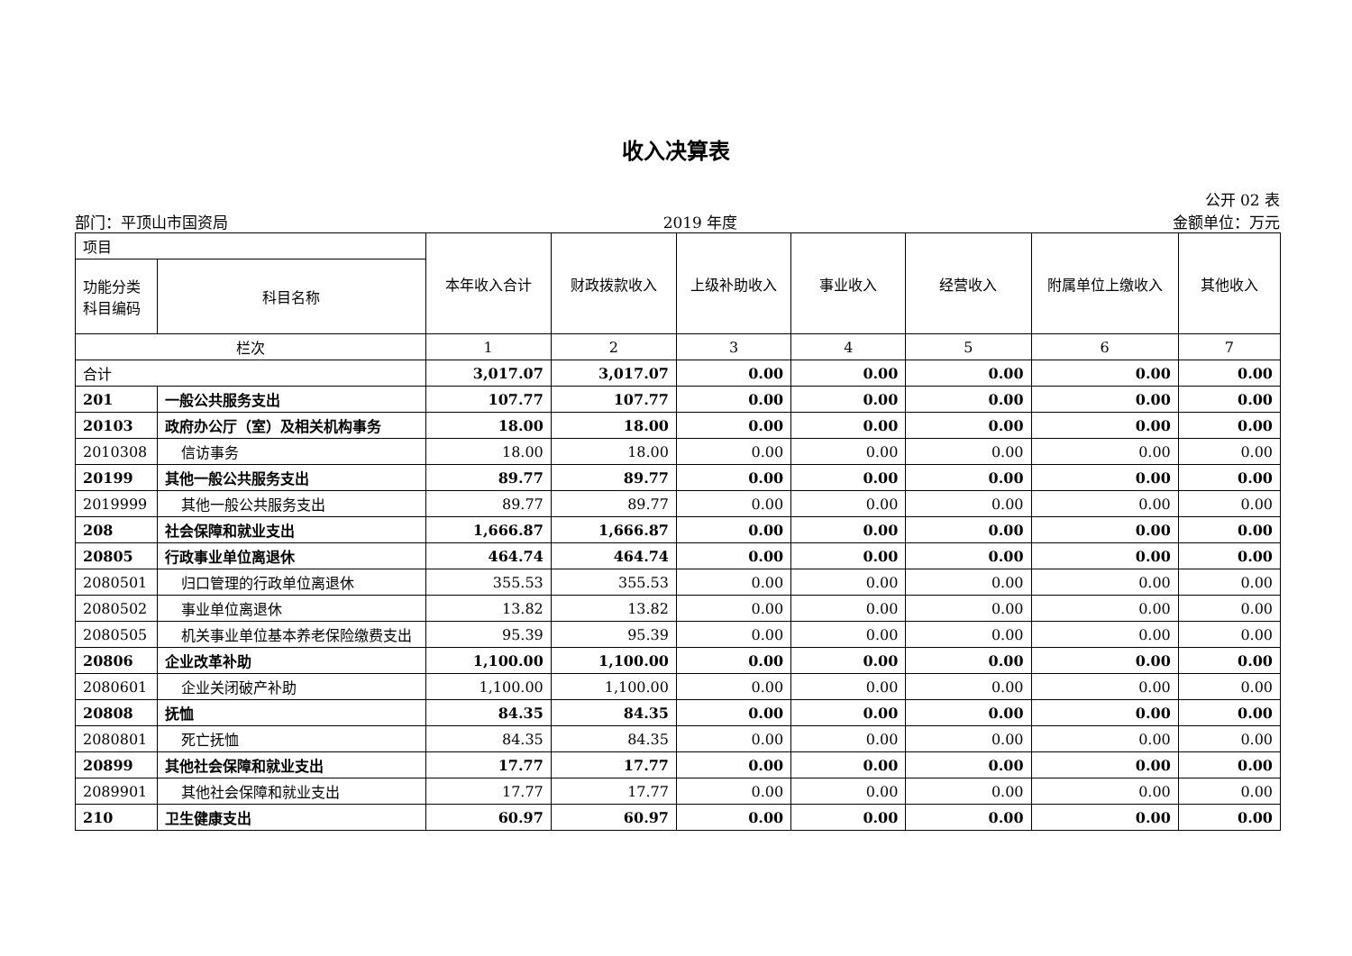收入决算表
公开 02 表
部门：平顶山市国资局 2019 年度 金额单位：万元
| 项目 | | 本年收入合计 | 财政拨款收入 | 上级补助收入 | 事业收入 | 经营收入 | 附属单位上缴收入 | 其他收入 |
| --- | --- | --- | --- | --- | --- | --- | --- | --- |
| 功能分类科目编码 | 科目名称 | | | | | | | |
| 栏次 | | 1 | 2 | 3 | 4 | 5 | 6 | 7 |
| 合计 | | 3,017.07 | 3,017.07 | 0.00 | 0.00 | 0.00 | 0.00 | 0.00 |
| 201 | 一般公共服务支出 | 107.77 | 107.77 | 0.00 | 0.00 | 0.00 | 0.00 | 0.00 |
| 20103 | 政府办公厅（室）及相关机构事务 | 18.00 | 18.00 | 0.00 | 0.00 | 0.00 | 0.00 | 0.00 |
| 2010308 | 信访事务 | 18.00 | 18.00 | 0.00 | 0.00 | 0.00 | 0.00 | 0.00 |
| 20199 | 其他一般公共服务支出 | 89.77 | 89.77 | 0.00 | 0.00 | 0.00 | 0.00 | 0.00 |
| 2019999 | 其他一般公共服务支出 | 89.77 | 89.77 | 0.00 | 0.00 | 0.00 | 0.00 | 0.00 |
| 208 | 社会保障和就业支出 | 1,666.87 | 1,666.87 | 0.00 | 0.00 | 0.00 | 0.00 | 0.00 |
| 20805 | 行政事业单位离退休 | 464.74 | 464.74 | 0.00 | 0.00 | 0.00 | 0.00 | 0.00 |
| 2080501 | 归口管理的行政单位离退休 | 355.53 | 355.53 | 0.00 | 0.00 | 0.00 | 0.00 | 0.00 |
| 2080502 | 事业单位离退休 | 13.82 | 13.82 | 0.00 | 0.00 | 0.00 | 0.00 | 0.00 |
| 2080505 | 机关事业单位基本养老保险缴费支出 | 95.39 | 95.39 | 0.00 | 0.00 | 0.00 | 0.00 | 0.00 |
| 20806 | 企业改革补助 | 1,100.00 | 1,100.00 | 0.00 | 0.00 | 0.00 | 0.00 | 0.00 |
| 2080601 | 企业关闭破产补助 | 1,100.00 | 1,100.00 | 0.00 | 0.00 | 0.00 | 0.00 | 0.00 |
| 20808 | 抚恤 | 84.35 | 84.35 | 0.00 | 0.00 | 0.00 | 0.00 | 0.00 |
| 2080801 | 死亡抚恤 | 84.35 | 84.35 | 0.00 | 0.00 | 0.00 | 0.00 | 0.00 |
| 20899 | 其他社会保障和就业支出 | 17.77 | 17.77 | 0.00 | 0.00 | 0.00 | 0.00 | 0.00 |
| 2089901 | 其他社会保障和就业支出 | 17.77 | 17.77 | 0.00 | 0.00 | 0.00 | 0.00 | 0.00 |
| 210 | 卫生健康支出 | 60.97 | 60.97 | 0.00 | 0.00 | 0.00 | 0.00 | 0.00 |